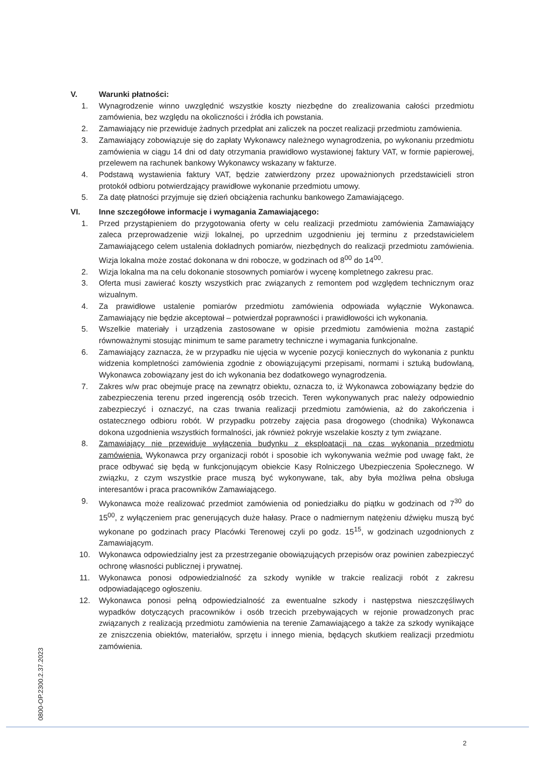V. Warunki płatności:
1. Wynagrodzenie winno uwzględnić wszystkie koszty niezbędne do zrealizowania całości przedmiotu zamówienia, bez względu na okoliczności i źródła ich powstania.
2. Zamawiający nie przewiduje żadnych przedpłat ani zaliczek na poczet realizacji przedmiotu zamówienia.
3. Zamawiający zobowiązuje się do zapłaty Wykonawcy należnego wynagrodzenia, po wykonaniu przedmiotu zamówienia w ciągu 14 dni od daty otrzymania prawidłowo wystawionej faktury VAT, w formie papierowej, przelewem na rachunek bankowy Wykonawcy wskazany w fakturze.
4. Podstawą wystawienia faktury VAT, będzie zatwierdzony przez upoważnionych przedstawicieli stron protokół odbioru potwierdzający prawidłowe wykonanie przedmiotu umowy.
5. Za datę płatności przyjmuje się dzień obciążenia rachunku bankowego Zamawiającego.
VI. Inne szczegółowe informacje i wymagania Zamawiającego:
1. Przed przystąpieniem do przygotowania oferty w celu realizacji przedmiotu zamówienia Zamawiający zaleca przeprowadzenie wizji lokalnej, po uprzednim uzgodnieniu jej terminu z przedstawicielem Zamawiającego celem ustalenia dokładnych pomiarów, niezbędnych do realizacji przedmiotu zamówienia. Wizja lokalna może zostać dokonana w dni robocze, w godzinach od 8<sup>00</sup> do 14<sup>00</sup>.
2. Wizja lokalna ma na celu dokonanie stosownych pomiarów i wycenę kompletnego zakresu prac.
3. Oferta musi zawierać koszty wszystkich prac związanych z remontem pod względem technicznym oraz wizualnym.
4. Za prawidłowe ustalenie pomiarów przedmiotu zamówienia odpowiada wyłącznie Wykonawca. Zamawiający nie będzie akceptował – potwierdzał poprawności i prawidłowości ich wykonania.
5. Wszelkie materiały i urządzenia zastosowane w opisie przedmiotu zamówienia można zastąpić równoważnymi stosując minimum te same parametry techniczne i wymagania funkcjonalne.
6. Zamawiający zaznacza, że w przypadku nie ujęcia w wycenie pozycji koniecznych do wykonania z punktu widzenia kompletności zamówienia zgodnie z obowiązującymi przepisami, normami i sztuką budowlaną, Wykonawca zobowiązany jest do ich wykonania bez dodatkowego wynagrodzenia.
7. Zakres w/w prac obejmuje pracę na zewnątrz obiektu, oznacza to, iż Wykonawca zobowiązany będzie do zabezpieczenia terenu przed ingerencją osób trzecich. Teren wykonywanych prac należy odpowiednio zabezpieczyć i oznaczyć, na czas trwania realizacji przedmiotu zamówienia, aż do zakończenia i ostatecznego odbioru robót. W przypadku potrzeby zajęcia pasa drogowego (chodnika) Wykonawca dokona uzgodnienia wszystkich formalności, jak również pokryje wszelakie koszty z tym związane.
8. Zamawiający nie przewiduje wyłączenia budynku z eksploatacji na czas wykonania przedmiotu zamówienia. Wykonawca przy organizacji robót i sposobie ich wykonywania weźmie pod uwagę fakt, że prace odbywać się będą w funkcjonującym obiekcie Kasy Rolniczego Ubezpieczenia Społecznego. W związku, z czym wszystkie prace muszą być wykonywane, tak, aby była możliwa pełna obsługa interesantów i praca pracowników Zamawiającego.
9. Wykonawca może realizować przedmiot zamówienia od poniedziałku do piątku w godzinach od 7<sup>30</sup> do 15<sup>00</sup>, z wyłączeniem prac generujących duże hałasy. Prace o nadmiernym natężeniu dźwięku muszą być wykonane po godzinach pracy Placówki Terenowej czyli po godz. 15<sup>15</sup>, w godzinach uzgodnionych z Zamawiającym.
10. Wykonawca odpowiedzialny jest za przestrzeganie obowiązujących przepisów oraz powinien zabezpieczyć ochronę własności publicznej i prywatnej.
11. Wykonawca ponosi odpowiedzialność za szkody wynikłe w trakcie realizacji robót z zakresu odpowiadającego ogłoszeniu.
12. Wykonawca ponosi pełną odpowiedzialność za ewentualne szkody i następstwa nieszczęśliwych wypadków dotyczących pracowników i osób trzecich przebywających w rejonie prowadzonych prac związanych z realizacją przedmiotu zamówienia na terenie Zamawiającego a także za szkody wynikające ze zniszczenia obiektów, materiałów, sprzętu i innego mienia, będących skutkiem realizacji przedmiotu zamówienia.
0800-OP.2300.2.37.2023
2